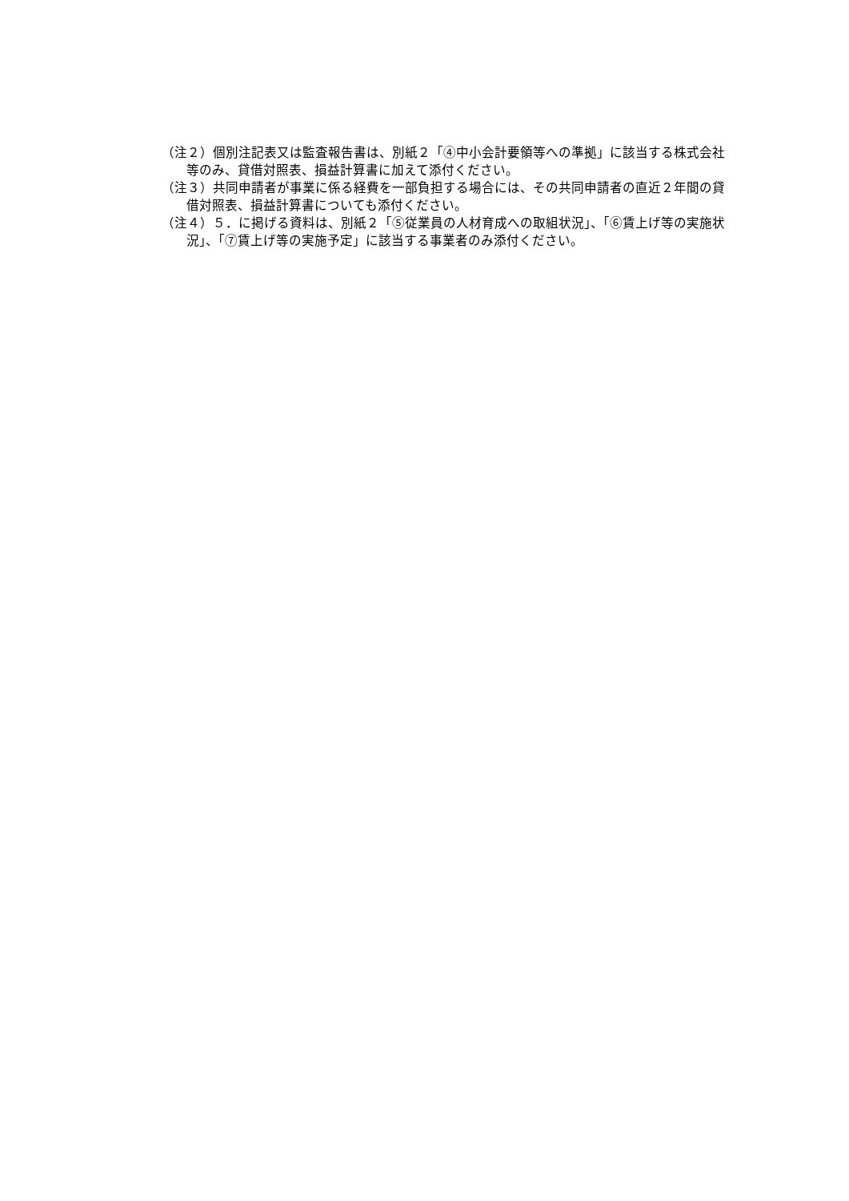（注２）個別注記表又は監査報告書は、別紙２「④中小会計要領等への準拠」に該当する株式会社等のみ、貸借対照表、損益計算書に加えて添付ください。
（注３）共同申請者が事業に係る経費を一部負担する場合には、その共同申請者の直近２年間の貸借対照表、損益計算書についても添付ください。
（注４）５．に掲げる資料は、別紙２「⑤従業員の人材育成への取組状況」、「⑥賃上げ等の実施状況」、「⑦賃上げ等の実施予定」に該当する事業者のみ添付ください。